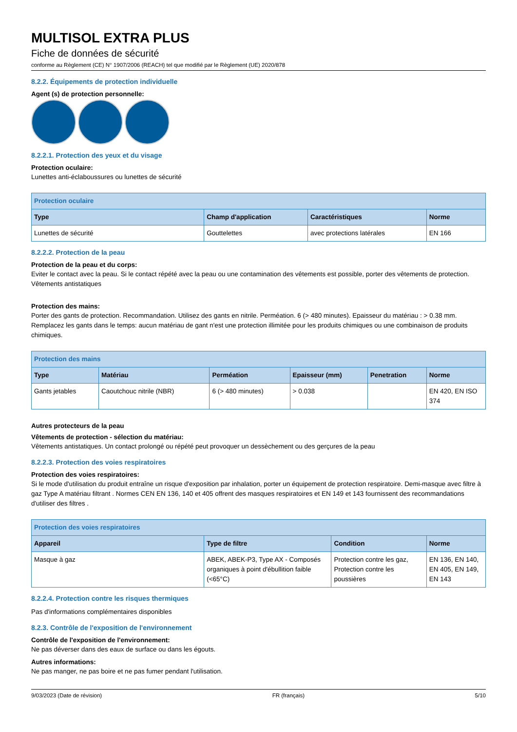MULTISOL EXTRA PLUS
Fiche de données de sécurité
conforme au Règlement (CE) N° 1907/2006 (REACH) tel que modifié par le Règlement (UE) 2020/878
8.2.2. Équipements de protection individuelle
Agent (s) de protection personnelle:
8.2.2.1. Protection des yeux et du visage
Protection oculaire:
Lunettes anti-éclaboussures ou lunettes de sécurité
| Protection oculaire | | | |
| --- | --- | --- | --- |
| Type | Champ d'application | Caractéristiques | Norme |
| Lunettes de sécurité | Gouttelettes | avec protections latérales | EN 166 |
8.2.2.2. Protection de la peau
Protection de la peau et du corps:
Eviter le contact avec la peau. Si le contact répété avec la peau ou une contamination des vêtements est possible, porter des vêtements de protection. Vêtements antistatiques
Protection des mains:
Porter des gants de protection. Recommandation. Utilisez des gants en nitrile. Perméation. 6 (> 480 minutes). Epaisseur du matériau : > 0.38 mm. Remplacez les gants dans le temps: aucun matériau de gant n'est une protection illimitée pour les produits chimiques ou une combinaison de produits chimiques.
| Protection des mains | | | | | |
| --- | --- | --- | --- | --- | --- |
| Type | Matériau | Perméation | Epaisseur (mm) | Penetration | Norme |
| Gants jetables | Caoutchouc nitrile (NBR) | 6 (> 480 minutes) | > 0.038 | | EN 420, EN ISO 374 |
Autres protecteurs de la peau
Vêtements de protection - sélection du matériau:
Vêtements antistatiques. Un contact prolongé ou répété peut provoquer un dessèchement ou des gerçures de la peau
8.2.2.3. Protection des voies respiratoires
Protection des voies respiratoires:
Si le mode d'utilisation du produit entraîne un risque d'exposition par inhalation, porter un équipement de protection respiratoire. Demi-masque avec filtre à gaz Type A matériau filtrant . Normes CEN EN 136, 140 et 405 offrent des masques respiratoires et EN 149 et 143 fournissent des recommandations d'utiliser des filtres .
| Protection des voies respiratoires | | | |
| --- | --- | --- | --- |
| Appareil | Type de filtre | Condition | Norme |
| Masque à gaz | ABEK, ABEK-P3, Type AX - Composés organiques à point d'ébullition faible (<65°C) | Protection contre les gaz, Protection contre les poussières | EN 136, EN 140, EN 405, EN 149, EN 143 |
8.2.2.4. Protection contre les risques thermiques
Pas d'informations complémentaires disponibles
8.2.3. Contrôle de l'exposition de l'environnement
Contrôle de l'exposition de l'environnement:
Ne pas déverser dans des eaux de surface ou dans les égouts.
Autres informations:
Ne pas manger, ne pas boire et ne pas fumer pendant l'utilisation.
9/03/2023 (Date de révision) FR (français) 5/10